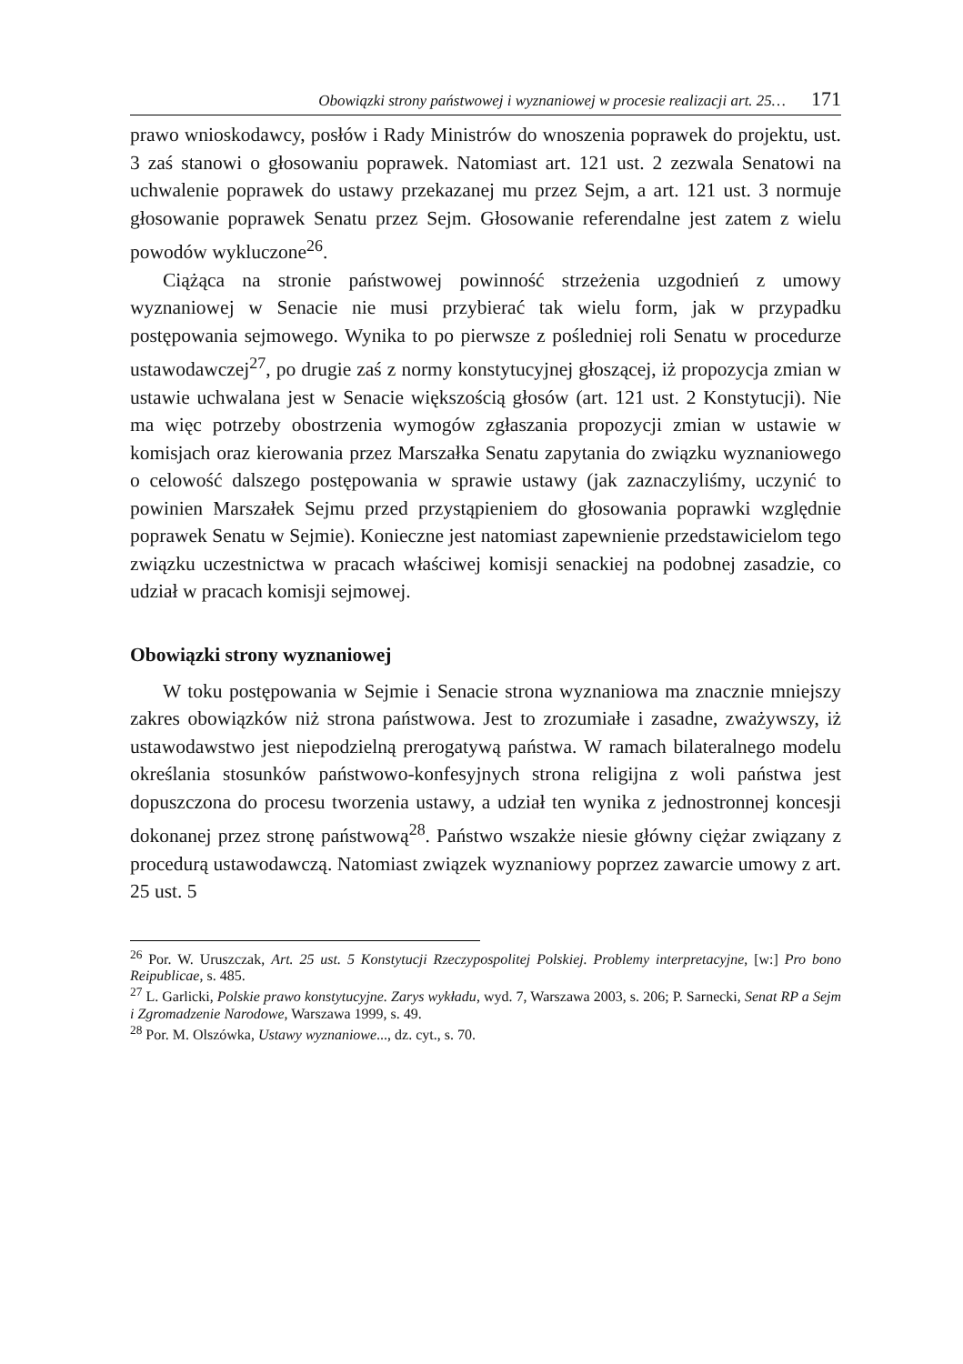Obowiązki strony państwowej i wyznaniowej w procesie realizacji art. 25… 171
prawo wnioskodawcy, posłów i Rady Ministrów do wnoszenia poprawek do projektu, ust. 3 zaś stanowi o głosowaniu poprawek. Natomiast art. 121 ust. 2 zezwala Senatowi na uchwalenie poprawek do ustawy przekazanej mu przez Sejm, a art. 121 ust. 3 normuje głosowanie poprawek Senatu przez Sejm. Głosowanie referendalne jest zatem z wielu powodów wykluczone<sup>26</sup>.
Ciążąca na stronie państwowej powinność strzeżenia uzgodnień z umowy wyznaniowej w Senacie nie musi przybierać tak wielu form, jak w przypadku postępowania sejmowego. Wynika to po pierwsze z pośledniej roli Senatu w procedurze ustawodawczej<sup>27</sup>, po drugie zaś z normy konstytucyjnej głoszącej, iż propozycja zmian w ustawie uchwalana jest w Senacie większością głosów (art. 121 ust. 2 Konstytucji). Nie ma więc potrzeby obostrzenia wymogów zgłaszania propozycji zmian w ustawie w komisjach oraz kierowania przez Marszałka Senatu zapytania do związku wyznaniowego o celowość dalszego postępowania w sprawie ustawy (jak zaznaczyliśmy, uczynić to powinien Marszałek Sejmu przed przystąpieniem do głosowania poprawki względnie poprawek Senatu w Sejmie). Konieczne jest natomiast zapewnienie przedstawicielom tego związku uczestnictwa w pracach właściwej komisji senackiej na podobnej zasadzie, co udział w pracach komisji sejmowej.
Obowiązki strony wyznaniowej
W toku postępowania w Sejmie i Senacie strona wyznaniowa ma znacznie mniejszy zakres obowiązków niż strona państwowa. Jest to zrozumiałe i zasadne, zważywszy, iż ustawodawstwo jest niepodzielną prerogatywą państwa. W ramach bilateralnego modelu określania stosunków państwowo-konfesyjnych strona religijna z woli państwa jest dopuszczona do procesu tworzenia ustawy, a udział ten wynika z jednostronnej koncesji dokonanej przez stronę państwową<sup>28</sup>. Państwo wszakże niesie główny ciężar związany z procedurą ustawodawczą. Natomiast związek wyznaniowy poprzez zawarcie umowy z art. 25 ust. 5
<sup>26</sup> Por. W. Uruszczak, Art. 25 ust. 5 Konstytucji Rzeczypospolitej Polskiej. Problemy interpretacyjne, [w:] Pro bono Reipublicae, s. 485.
<sup>27</sup> L. Garlicki, Polskie prawo konstytucyjne. Zarys wykładu, wyd. 7, Warszawa 2003, s. 206; P. Sarnecki, Senat RP a Sejm i Zgromadzenie Narodowe, Warszawa 1999, s. 49.
<sup>28</sup> Por. M. Olszówka, Ustawy wyznaniowe..., dz. cyt., s. 70.